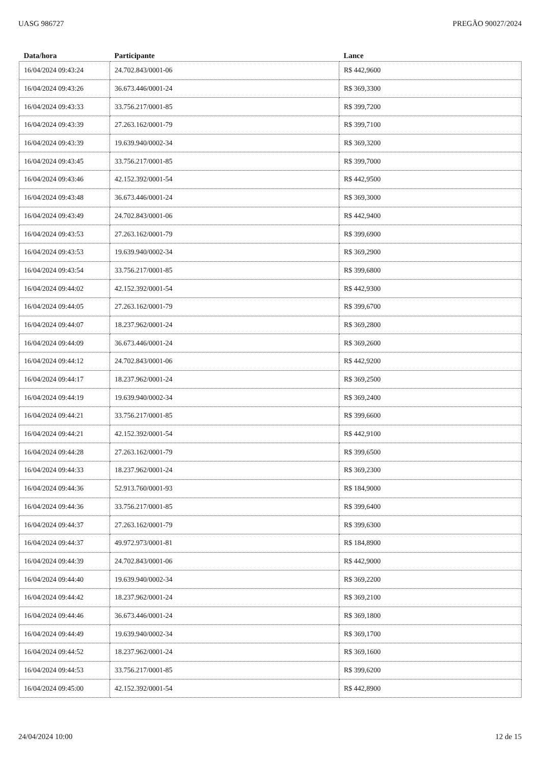UASG 986727 PREGÃO 90027/2024
| Data/hora | Participante | Lance |
| --- | --- | --- |
| 16/04/2024 09:43:24 | 24.702.843/0001-06 | R$ 442,9600 |
| 16/04/2024 09:43:26 | 36.673.446/0001-24 | R$ 369,3300 |
| 16/04/2024 09:43:33 | 33.756.217/0001-85 | R$ 399,7200 |
| 16/04/2024 09:43:39 | 27.263.162/0001-79 | R$ 399,7100 |
| 16/04/2024 09:43:39 | 19.639.940/0002-34 | R$ 369,3200 |
| 16/04/2024 09:43:45 | 33.756.217/0001-85 | R$ 399,7000 |
| 16/04/2024 09:43:46 | 42.152.392/0001-54 | R$ 442,9500 |
| 16/04/2024 09:43:48 | 36.673.446/0001-24 | R$ 369,3000 |
| 16/04/2024 09:43:49 | 24.702.843/0001-06 | R$ 442,9400 |
| 16/04/2024 09:43:53 | 27.263.162/0001-79 | R$ 399,6900 |
| 16/04/2024 09:43:53 | 19.639.940/0002-34 | R$ 369,2900 |
| 16/04/2024 09:43:54 | 33.756.217/0001-85 | R$ 399,6800 |
| 16/04/2024 09:44:02 | 42.152.392/0001-54 | R$ 442,9300 |
| 16/04/2024 09:44:05 | 27.263.162/0001-79 | R$ 399,6700 |
| 16/04/2024 09:44:07 | 18.237.962/0001-24 | R$ 369,2800 |
| 16/04/2024 09:44:09 | 36.673.446/0001-24 | R$ 369,2600 |
| 16/04/2024 09:44:12 | 24.702.843/0001-06 | R$ 442,9200 |
| 16/04/2024 09:44:17 | 18.237.962/0001-24 | R$ 369,2500 |
| 16/04/2024 09:44:19 | 19.639.940/0002-34 | R$ 369,2400 |
| 16/04/2024 09:44:21 | 33.756.217/0001-85 | R$ 399,6600 |
| 16/04/2024 09:44:21 | 42.152.392/0001-54 | R$ 442,9100 |
| 16/04/2024 09:44:28 | 27.263.162/0001-79 | R$ 399,6500 |
| 16/04/2024 09:44:33 | 18.237.962/0001-24 | R$ 369,2300 |
| 16/04/2024 09:44:36 | 52.913.760/0001-93 | R$ 184,9000 |
| 16/04/2024 09:44:36 | 33.756.217/0001-85 | R$ 399,6400 |
| 16/04/2024 09:44:37 | 27.263.162/0001-79 | R$ 399,6300 |
| 16/04/2024 09:44:37 | 49.972.973/0001-81 | R$ 184,8900 |
| 16/04/2024 09:44:39 | 24.702.843/0001-06 | R$ 442,9000 |
| 16/04/2024 09:44:40 | 19.639.940/0002-34 | R$ 369,2200 |
| 16/04/2024 09:44:42 | 18.237.962/0001-24 | R$ 369,2100 |
| 16/04/2024 09:44:46 | 36.673.446/0001-24 | R$ 369,1800 |
| 16/04/2024 09:44:49 | 19.639.940/0002-34 | R$ 369,1700 |
| 16/04/2024 09:44:52 | 18.237.962/0001-24 | R$ 369,1600 |
| 16/04/2024 09:44:53 | 33.756.217/0001-85 | R$ 399,6200 |
| 16/04/2024 09:45:00 | 42.152.392/0001-54 | R$ 442,8900 |
24/04/2024 10:00 12 de 15